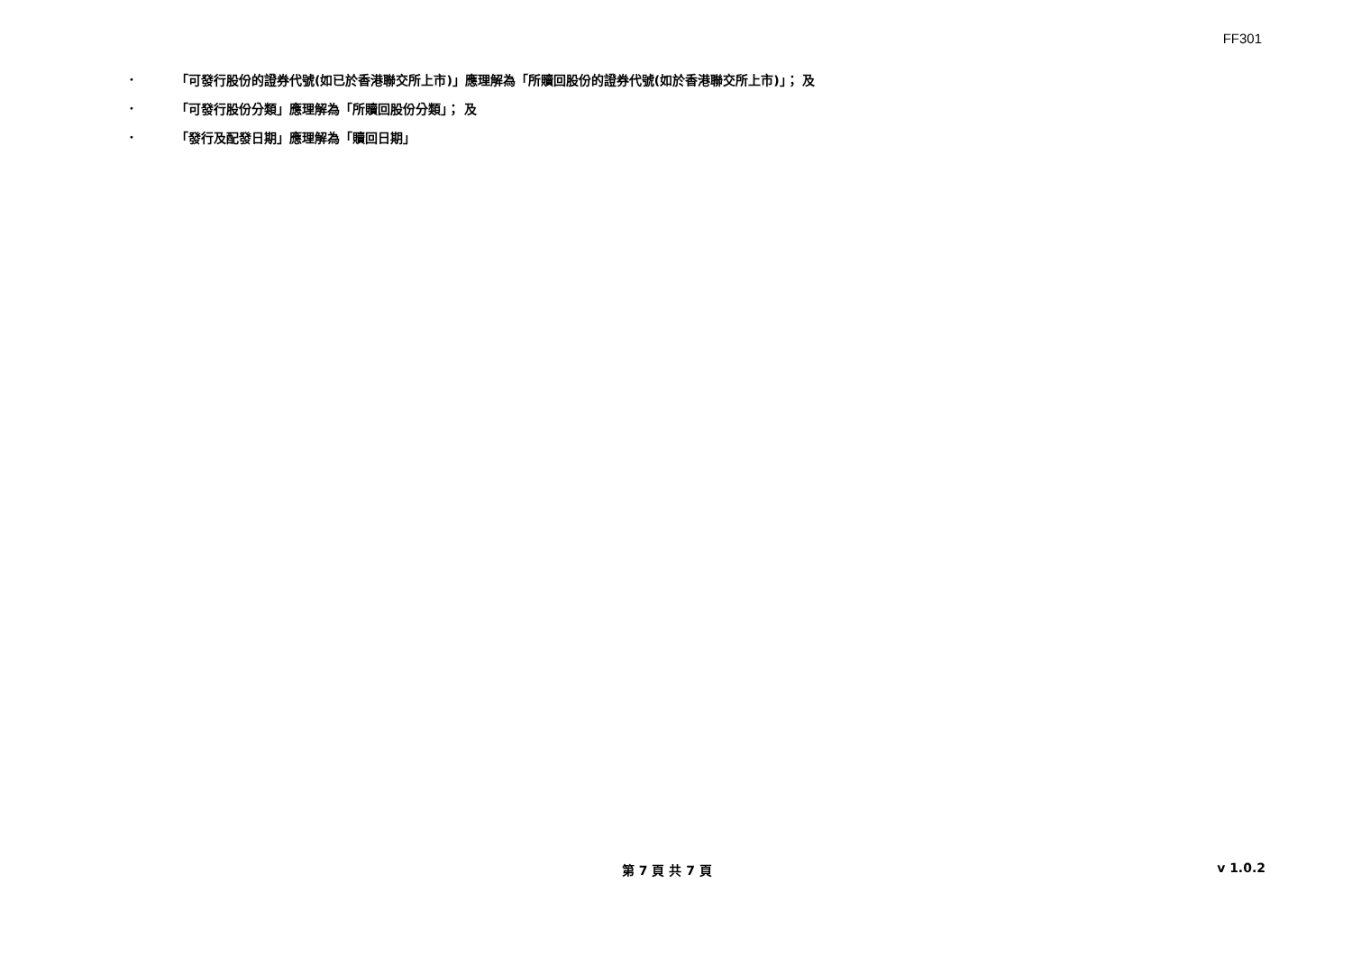FF301
• 「可發行股份的證券代號(如已於香港聯交所上市)」應理解為「所贖回股份的證券代號(如於香港聯交所上市)」； 及
• 「可發行股份分類」應理解為「所贖回股份分類」； 及
• 「發行及配發日期」應理解為「贖回日期」
第 7 頁 共 7 頁 v 1.0.2